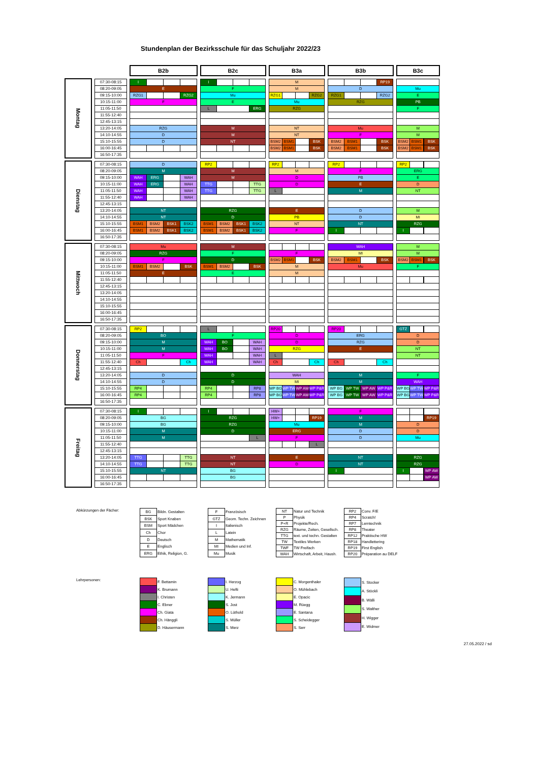Stundenplan der Bezirksschule für das Schuljahr 2022/23
| | | | | B2b | | | | | B2c | | | | | B3a | | | | | B3b | | | | | B3c | | | |
| Montag | | 07:30-08:15 | | I | | | | | I | | | | | M | | | | | | | | RP19 | | | | | |
| | | 08:20-09:05 | | E | | | | | F | | | | | M | | | | | D | | | | | Mu | | | |
| | | 09:15-10:00 | | RZG1 | | | RZG2 | | Mu | | | | | RZG1 | | | RZG2 | | RZG1 | | | RZG2 | | E | | | |
| | | 10:15-11:00 | | F | | | | | E | | | | | Mu | | | | | RZG | | | | | PB | | | |
| | | 11:05-11:50 | | | | | | | L | | | ERG | | RZG | | | | | | | | | | F | | | |
| | | 11:55-12:40 | | | | | | | | | | | | | | | | | | | | | | | | | |
| | | 12:45-13:15 | | | | | | | | | | | | | | | | | | | | | | | | | |
| | | 13:20-14:05 | | RZG | | | | | M | | | | | NT | | | | | Mu | | | | | M | | | |
| | | 14:10-14:55 | | D | | | | | M | | | | | NT | | | | | F | | | | | M | | | |
| | | 15:10-15:55 | | D | | | | | NT | | | | | BSM2 | BSM1 | | BSK | | BSM2 | BSM1 | | BSK | | BSM2 | BSM1 | | BSK |
| | | 16:00-16:45 | | | | | | | | | | | | BSM2 | BSM1 | | BSK | | BSM2 | BSM1 | | BSK | | BSM2 | BSM1 | | BSK |
| | | 16:50-17:35 | | | | | | | | | | | | | | | | | | | | | | | | | |
| Dienstag | | 07:30-08:15 | | D | | | | | RP2 | | | | | RP2 | | | | | RP2 | | | | | RP2 | | | |
| | | 08:20-09:05 | | M | | | | | M | | | | | M | | | | | F | | | | | ERG | | | |
| | | 09:15-10:00 | | WAH | ERG | | WAH | | M | | | | | D | | | | | PB | | | | | E | | | |
| | | 10:15-11:00 | | WAH | ERG | | WAH | | TTG | | | TTG | | D | | | | | E | | | | | D | | | |
| | | 11:05-11:50 | | WAH | | | WAH | | TTG | | | TTG | | L | | | | | M | | | | | NT | | | |
| | | 11:55-12:40 | | WAH | | | WAH | | | | | | | | | | | | | | | | | | | | |
| | | 12:45-13:15 | | | | | | | | | | | | | | | | | | | | | | | | | |
| | | 13:20-14:05 | | NT | | | | | RZG | | | | | E | | | | | D | | | | | M | | | |
| | | 14:10-14:55 | | NT | | | | | D | | | | | PB | | | | | D | | | | | MI | | | |
| | | 15:10-15:55 | | BSM1 | BSM2 | BSK1 | BSK2 | | BSM1 | BSM2 | BSK1 | BSK2 | | NT | | | | | NT | | | | | RZG | | | |
| | | 16:00-16:45 | | BSM1 | BSM2 | BSK1 | BSK2 | | BSM1 | BSM2 | BSK1 | BSK2 | | F | | | | | I | | | | | I | | | |
| | | 16:50-17:35 | | | | | | | | | | | | | | | | | | | | | | | | | |
| Mittwoch | | 07:30-08:15 | | Mu | | | | | M | | | | | | | | | | WAH | | | | | M | | | |
| | | 08:20-09:05 | | RZG | | | | | F | | | | | F | | | | | MI | | | | | M | | | |
| | | 09:15-10:00 | | F | | | | | D | | | | | BSM2 | BSM1 | | BSK | | BSM2 | BSM1 | | BSK | | BSM2 | BSM1 | | BSK |
| | | 10:15-11:00 | | BSM1 | BSM2 | | BSK | | BSM1 | BSM2 | | BSK | | M | | | | | Mu | | | | | F | | | |
| | | 11:05-11:50 | | E | | | | | E | | | | | M | | | | | | | | | | | | | |
| | | 11:55-12:40 | | | | | | | | | | | | | | | | | | | | | | | | | |
| | | 12:45-13:15 | | | | | | | | | | | | | | | | | | | | | | | | | |
| | | 13:20-14:05 | | | | | | | | | | | | | | | | | | | | | | | | | |
| | | 14:10-14:55 | | | | | | | | | | | | | | | | | | | | | | | | | |
| | | 15:10-15:55 | | | | | | | | | | | | | | | | | | | | | | | | | |
| | | 16:00-16:45 | | | | | | | | | | | | | | | | | | | | | | | | | |
| | | 16:50-17:35 | | | | | | | | | | | | | | | | | | | | | | | | | |
| Donnerstag | | 07:30-08:15 | | RP2 | | | | | L | | | | | RP20 | | | | | RP20 | | | | | GTZ | | | |
| | | 08:20-09:05 | | BO | | | | | F | | | | | D | | | | | ERG | | | | | D | | | |
| | | 09:15-10:00 | | M | | | | | WAH | BO | | WAH | | D | | | | | RZG | | | | | D | | | |
| | | 10:15-11:00 | | M | | | | | WAH | BO | | WAH | | RZG | | | | | E | | | | | NT | | | |
| | | 11:05-11:50 | | F | | | | | WAH | | | WAH | | L | | | | | | | | | | NT | | | |
| | | 11:55-12:40 | | Ch | | | Ch | | WAH | | | WAH | | Ch | | | Ch | | Ch | | | Ch | | | | | |
| | | 12:45-13:15 | | | | | | | | | | | | | | | | | | | | | | | | | |
| | | 13:20-14:05 | | D | | | | | D | | | | | WAH | | | | | M | | | | | F | | | |
| | | 14:10-14:55 | | D | | | | | D | | | | | MI | | | | | M | | | | | WAH | | | |
| | | 15:10-15:55 | | RP4 | | | | | RP4 | | | RP8 | | WP BG | WP TW | WP AW | WP P&R | | WP BG | WP TW | WP AW | WP P&R | | WP BG | WP TW | | WP P&R |
| | | 16:00-16:45 | | RP4 | | | | | RP4 | | | RP8 | | WP BG | WP TW | WP AW | WP P&R | | WP BG | WP TW | WP AW | WP P&R | | WP BG | WP TW | | WP P&R |
| | | 16:50-17:35 | | | | | | | | | | | | | | | | | | | | | | | | | |
| Freitag | | 07:30-08:15 | | I | | | | | I | | | | | HW+ | | | | | F | | | | | | | | |
| | | 08:20-09:05 | | BG | | | | | RZG | | | | | HW+ | | | RP19 | | M | | | | | | | | RP19 |
| | | 09:15-10:00 | | BG | | | | | RZG | | | | | Mu | | | | | M | | | | | D | | | |
| | | 10:15-11:00 | | M | | | | | D | | | | | ERG | | | | | D | | | | | D | | | |
| | | 11:05-11:50 | | M | | | | | | | | L | | F | | | | | D | | | | | Mu | | | |
| | | 11:55-12:40 | | | | | | | | | | | | | | | L | | | | | | | | | | |
| | | 12:45-13:15 | | | | | | | | | | | | | | | | | | | | | | | | | |
| | | 13:20-14:05 | | TTG | | | TTG | | NT | | | | | E | | | | | NT | | | | | RZG | | | |
| | | 14:10-14:55 | | TTG | | | TTG | | NT | | | | | D | | | | | NT | | | | | RZG | | | |
| | | 15:10-15:55 | | NT | | | | | BG | | | | | | | | | | I | | | | | I | | | WP AW |
| | | 16:00-16:45 | | | | | | | BG | | | | | | | | | | | | | | | | | | WP AW |
| | | 16:50-17:35 | | | | | | | | | | | | | | | | | | | | | | | | | |
Abkürzungen der Fächer:
| BG | Bildn. Gestalten |
| BSK | Sport Knaben |
| BSM | Sport Mädchen |
| Ch | Chor |
| D | Deutsch |
| E | Englisch |
| ERG | Ethik, Religion, G. |
| F | Französisch |
| GTZ | Geom. Techn. Zeichnen |
| I | Italienisch |
| L | Latein |
| M | Mathematik |
| MI | Medien und Inf. |
| Mu | Musik |
| NT | Natur und Technik |
| P | Physik |
| P+R | Projekte/Rech. |
| RZG | Räume, Zeiten, Gesellsch. |
| TTG | text. und techn. Gestalten |
| TW | Textiles Werken |
| TWF | TW Freifach |
| WAH | Wirtschaft, Arbeit, Haush. |
| RP2 | Conv. F/E |
| RP4 | Scratch! |
| RP7 | Lerntechnik |
| RP8 | Theater |
| RP12 | Praktische HW |
| RP18 | Handlettering |
| RP19 | First English |
| RP20 | Préparation au DELF |
Lehrpersonen:
| | F. Bettamin |
| | K. Brumann |
| | I. Christen |
| | C. Ebner |
| | Ch. Giata |
| | Ch. Hänggli |
| | D. Häusermann |
| | I. Herzog |
| | U. Hefti |
| | K. Jermann |
| | S. Jost |
| | O. Lüthold |
| | S. Müller |
| | S. Merz |
| | C. Morgenthaler |
| | O. Mühlebach |
| | E. Opacic |
| | M. Rüegg |
| | E. Santana |
| | S. Scheidegger |
| | S. Serr |
| | S. Stocker |
| | A. Stöckli |
| | B. Wälli |
| | S. Walther |
| | H. Wigger |
| | E. Widmer |
27.05.2022 / sd